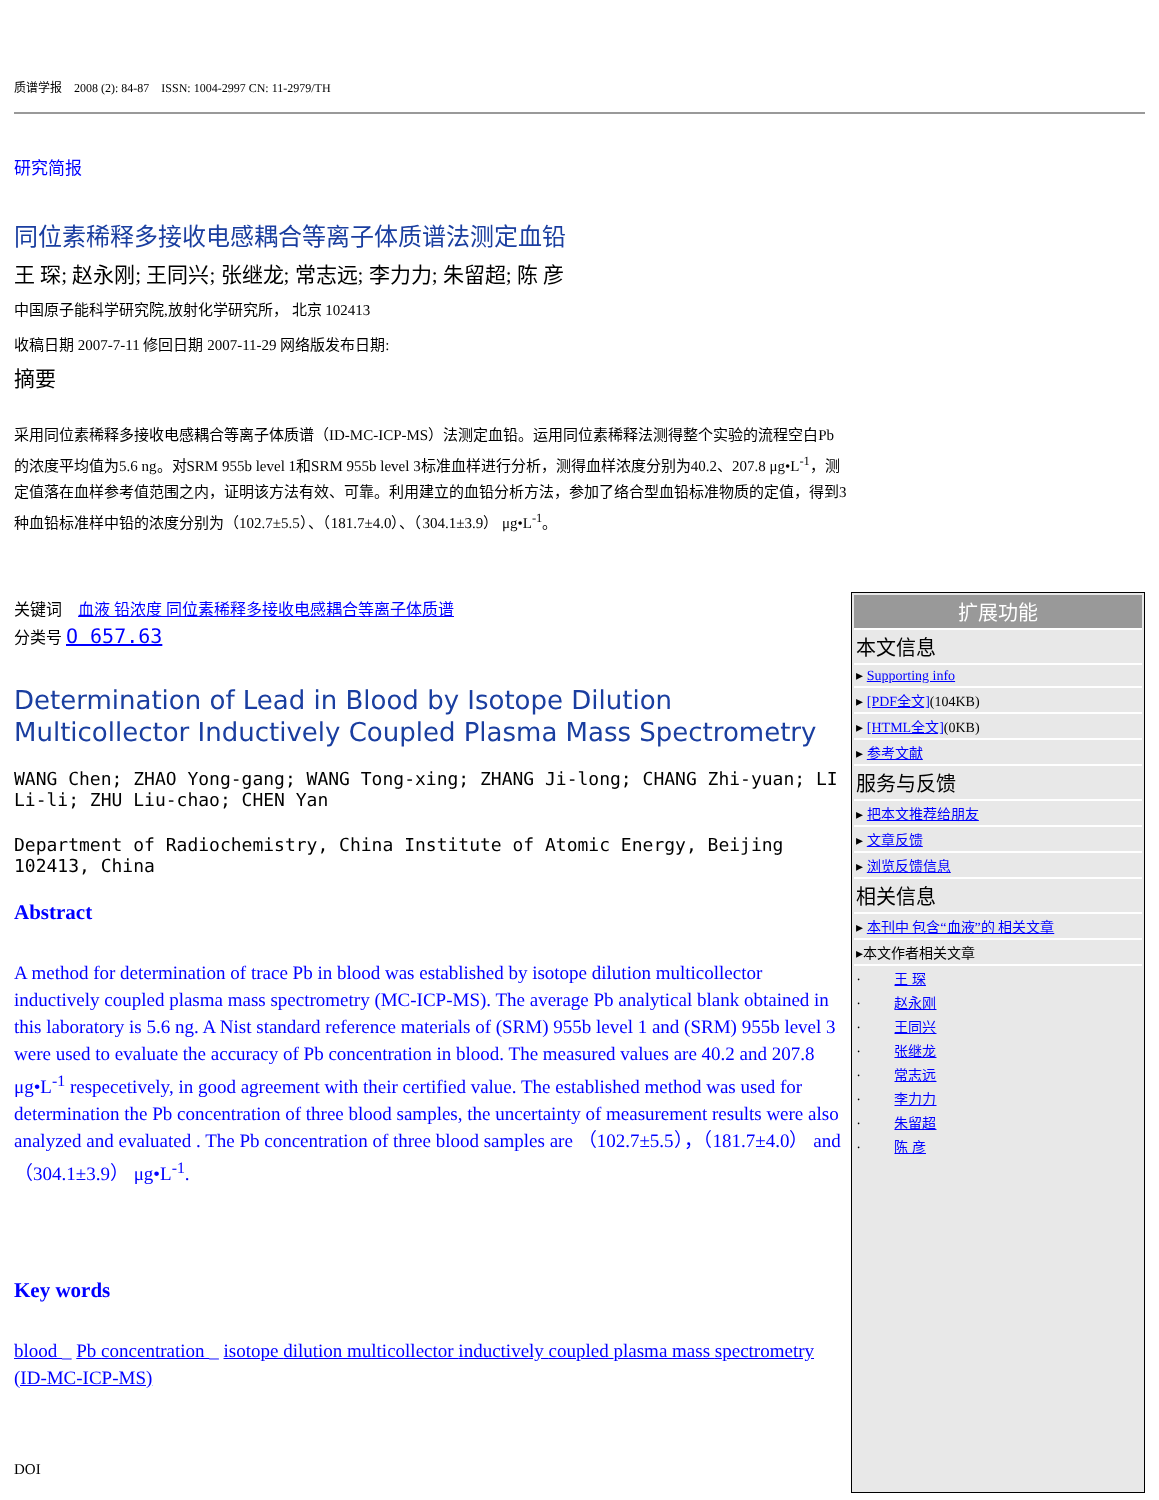质谱学报　2008 (2): 84-87　ISSN: 1004-2997 CN: 11-2979/TH
研究简报
同位素稀释多接收电感耦合等离子体质谱法测定血铅
王 琛; 赵永刚; 王同兴; 张继龙; 常志远; 李力力; 朱留超; 陈 彦
中国原子能科学研究院,放射化学研究所， 北京 102413
收稿日期 2007-7-11 修回日期 2007-11-29 网络版发布日期:
摘要
采用同位素稀释多接收电感耦合等离子体质谱（ID-MC-ICP-MS）法测定血铅。运用同位素稀释法测得整个实验的流程空白Pb的浓度平均值为5.6 ng。对SRM 955b level 1和SRM 955b level 3标准血样进行分析，测得血样浓度分别为40.2、207.8 μg•L<sup>-1</sup>，测定值落在血样参考值范围之内，证明该方法有效、可靠。利用建立的血铅分析方法，参加了络合型血铅标准物质的定值，得到3种血铅标准样中铅的浓度分别为（102.7±5.5）、（181.7±4.0）、（304.1±3.9） μg•L<sup>-1</sup>。
关键词　血液 铅浓度 同位素稀释多接收电感耦合等离子体质谱
分类号 O 657.63
Determination of Lead in Blood by Isotope Dilution Multicollector Inductively Coupled Plasma Mass Spectrometry
WANG Chen; ZHAO Yong-gang; WANG Tong-xing; ZHANG Ji-long; CHANG Zhi-yuan; LI Li-li; ZHU Liu-chao; CHEN Yan
Department of Radiochemistry, China Institute of Atomic Energy, Beijing 102413, China
Abstract
A method for determination of trace Pb in blood was established by isotope dilution multicollector inductively coupled plasma mass spectrometry (MC-ICP-MS). The average Pb analytical blank obtained in this laboratory is 5.6 ng. A Nist standard reference materials of (SRM) 955b level 1 and (SRM) 955b level 3 were used to evaluate the accuracy of Pb concentration in blood. The measured values are 40.2 and 207.8 μg•L<sup>-1</sup> respecetively, in good agreement with their certified value. The established method was used for determination the Pb concentration of three blood samples, the uncertainty of measurement results were also analyzed and evaluated . The Pb concentration of three blood samples are （102.7±5.5），（181.7±4.0） and （304.1±3.9） μg•L<sup>-1</sup>.
Key words
blood _ Pb concentration _ isotope dilution multicollector inductively coupled plasma mass spectrometry (ID-MC-ICP-MS)
DOI
扩展功能
本文信息
▸ Supporting info
▸ [PDF全文](104KB)
▸ [HTML全文](0KB)
▸ 参考文献
服务与反馈
▸ 把本文推荐给朋友
▸ 文章反馈
▸ 浏览反馈信息
相关信息
▸ 本刊中 包含“血液”的 相关文章
▸本文作者相关文章
· 王 琛
· 赵永刚
· 王同兴
· 张继龙
· 常志远
· 李力力
· 朱留超
· 陈 彦